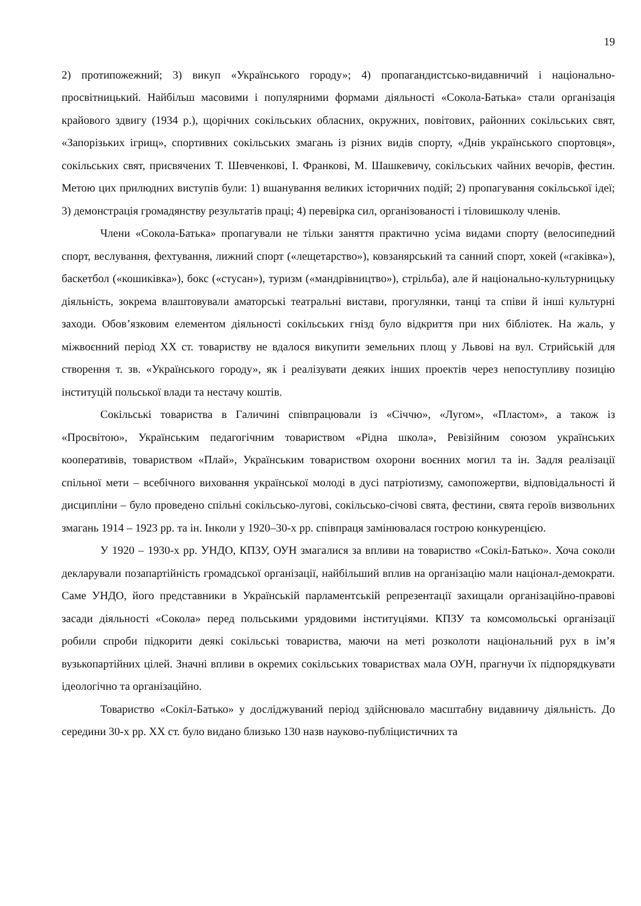19
2) протипожежний; 3) викуп «Українського городу»; 4) пропагандистсько-видавничий і національно-просвітницький. Найбільш масовими і популярними формами діяльності «Сокола-Батька» стали організація крайового здвигу (1934 р.), щорічних сокільських обласних, окружних, повітових, районних сокільських свят, «Запорізьких ігрищ», спортивних сокільських змагань із різних видів спорту, «Днів українського спортовця», сокільських свят, присвячених Т. Шевченкові, І. Франкові, М. Шашкевичу, сокільських чайних вечорів, фестин. Метою цих прилюдних виступів були: 1) вшанування великих історичних подій; 2) пропагування сокільської ідеї; 3) демонстрація громадянству результатів праці; 4) перевірка сил, організованості і тіловишколу членів.
Члени «Сокола-Батька» пропагували не тільки заняття практично усіма видами спорту (велосипедний спорт, веслування, фехтування, лижний спорт («лещетарство»), ковзанярський та санний спорт, хокей («гаківка»), баскетбол («кошиківка»), бокс («стусан»), туризм («мандрівництво»), стрільба), але й національно-культурницьку діяльність, зокрема влаштовували аматорські театральні вистави, прогулянки, танці та співи й інші культурні заходи. Обов’язковим елементом діяльності сокільських гнізд було відкриття при них бібліотек. На жаль, у міжвоєнний період XX ст. товариству не вдалося викупити земельних площ у Львові на вул. Стрийській для створення т. зв. «Українського городу», як і реалізувати деяких інших проектів через непоступливу позицію інституцій польської влади та нестачу коштів.
Сокільські товариства в Галичині співпрацювали із «Січчю», «Лугом», «Пластом», а також із «Просвітою», Українським педагогічним товариством «Рідна школа», Ревізійним союзом українських кооперативів, товариством «Плай», Українським товариством охорони воєнних могил та ін. Задля реалізації спільної мети – всебічного виховання української молоді в дусі патріотизму, самопожертви, відповідальності й дисципліни – було проведено спільні сокільсько-лугові, сокільсько-січові свята, фестини, свята героїв визвольних змагань 1914 – 1923 рр. та ін. Інколи у 1920–30-х рр. співпраця замінювалася гострою конкуренцією.
У 1920 – 1930-х рр. УНДО, КПЗУ, ОУН змагалися за впливи на товариство «Сокіл-Батько». Хоча соколи декларували позапартійність громадської організації, найбільший вплив на організацію мали націонал-демократи. Саме УНДО, його представники в Українській парламентській репрезентації захищали організаційно-правові засади діяльності «Сокола» перед польськими урядовими інституціями. КПЗУ та комсомольські організації робили спроби підкорити деякі сокільські товариства, маючи на меті розколоти національний рух в ім’я вузькопартійних цілей. Значні впливи в окремих сокільських товариствах мала ОУН, прагнучи їх підпорядкувати ідеологічно та організаційно.
Товариство «Сокіл-Батько» у досліджуваний період здійснювало масштабну видавничу діяльність. До середини 30-х рр. XX ст. було видано близько 130 назв науково-публіцистичних та